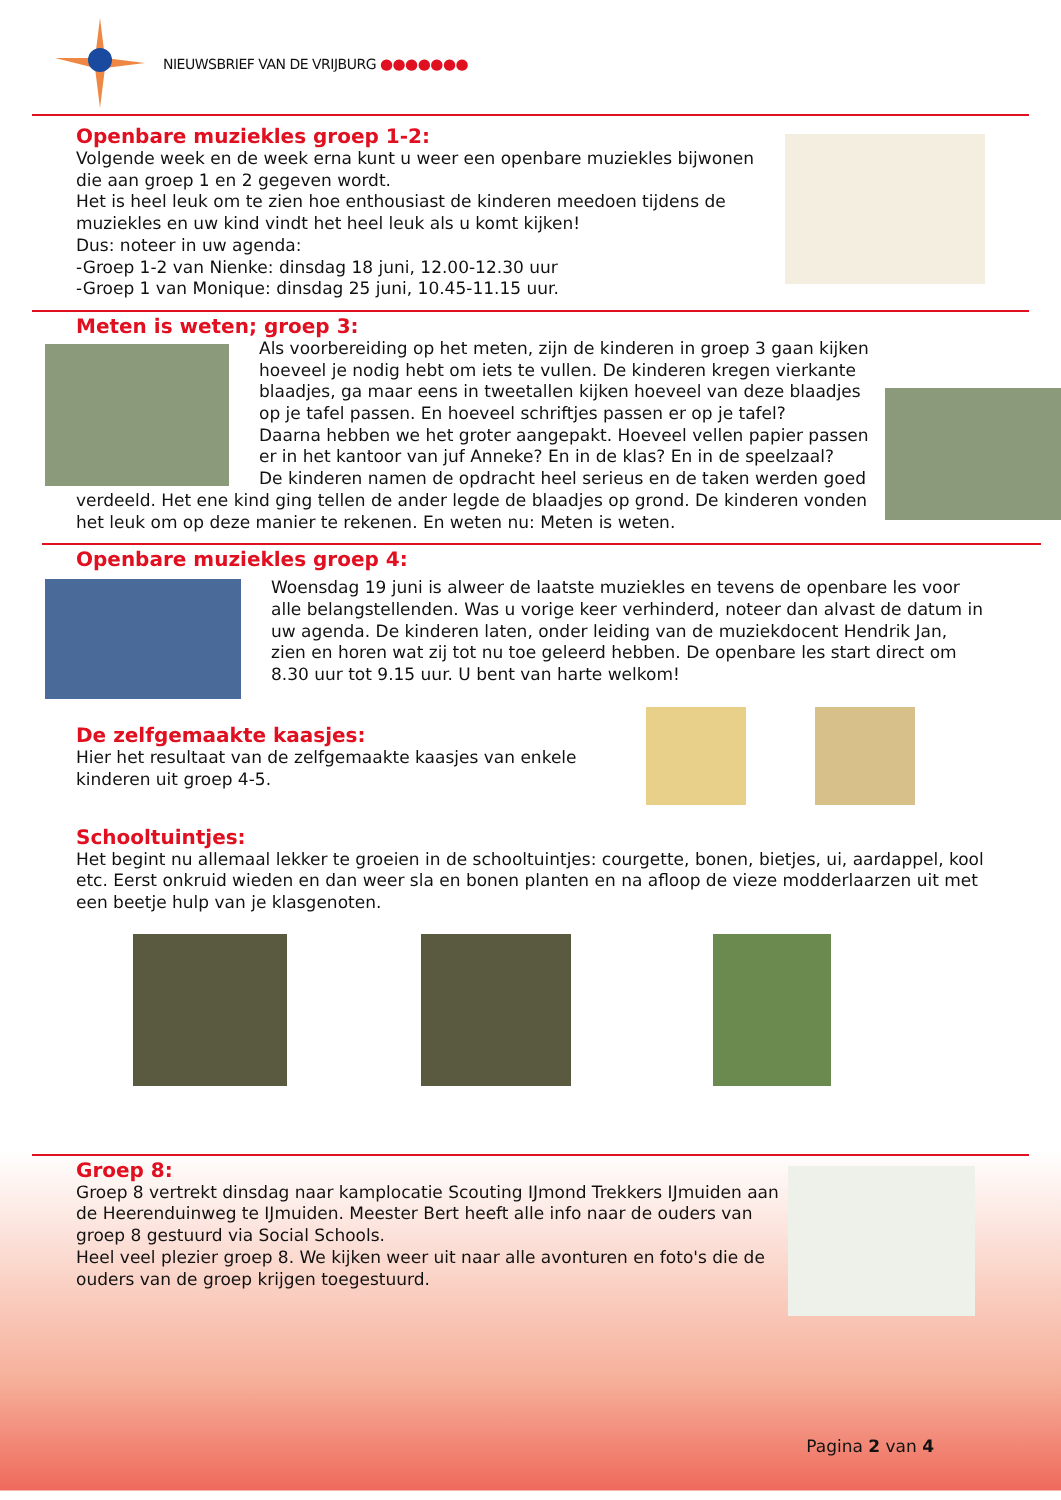NIEUWSBRIEF VAN DE VRIJBURG ●●●●●●●
Openbare muziekles groep 1-2:
Volgende week en de week erna kunt u weer een openbare muziekles bijwonen die aan groep 1 en 2 gegeven wordt.
Het is heel leuk om te zien hoe enthousiast de kinderen meedoen tijdens de muziekles en uw kind vindt het heel leuk als u komt kijken!
Dus: noteer in uw agenda:
-Groep 1-2 van Nienke: dinsdag 18 juni, 12.00-12.30 uur
-Groep 1 van Monique: dinsdag 25 juni, 10.45-11.15 uur.
Meten is weten; groep 3:
Als voorbereiding op het meten, zijn de kinderen in groep 3 gaan kijken hoeveel je nodig hebt om iets te vullen. De kinderen kregen vierkante blaadjes, ga maar eens in tweetallen kijken hoeveel van deze blaadjes op je tafel passen. En hoeveel schriftjes passen er op je tafel?
Daarna hebben we het groter aangepakt. Hoeveel vellen papier passen er in het kantoor van juf Anneke? En in de klas? En in de speelzaal?
De kinderen namen de opdracht heel serieus en de taken werden goed verdeeld. Het ene kind ging tellen de ander legde de blaadjes op grond. De kinderen vonden het leuk om op deze manier te rekenen. En weten nu: Meten is weten.
Openbare muziekles groep 4:
Woensdag 19 juni is alweer de laatste muziekles en tevens de openbare les voor alle belangstellenden. Was u vorige keer verhinderd, noteer dan alvast de datum in uw agenda. De kinderen laten, onder leiding van de muziekdocent Hendrik Jan, zien en horen wat zij tot nu toe geleerd hebben. De openbare les start direct om 8.30 uur tot 9.15 uur. U bent van harte welkom!
De zelfgemaakte kaasjes:
Hier het resultaat van de zelfgemaakte kaasjes van enkele kinderen uit groep 4-5.
Schooltuintjes:
Het begint nu allemaal lekker te groeien in de schooltuintjes: courgette, bonen, bietjes, ui, aardappel, kool etc. Eerst onkruid wieden en dan weer sla en bonen planten en na afloop de vieze modderlaarzen uit met een beetje hulp van je klasgenoten.
Groep 8:
Groep 8 vertrekt dinsdag naar kamplocatie Scouting IJmond Trekkers IJmuiden aan de Heerenduinweg te IJmuiden. Meester Bert heeft alle info naar de ouders van groep 8 gestuurd via Social Schools.
Heel veel plezier groep 8. We kijken weer uit naar alle avonturen en foto's die de ouders van de groep krijgen toegestuurd.
Pagina 2 van 4